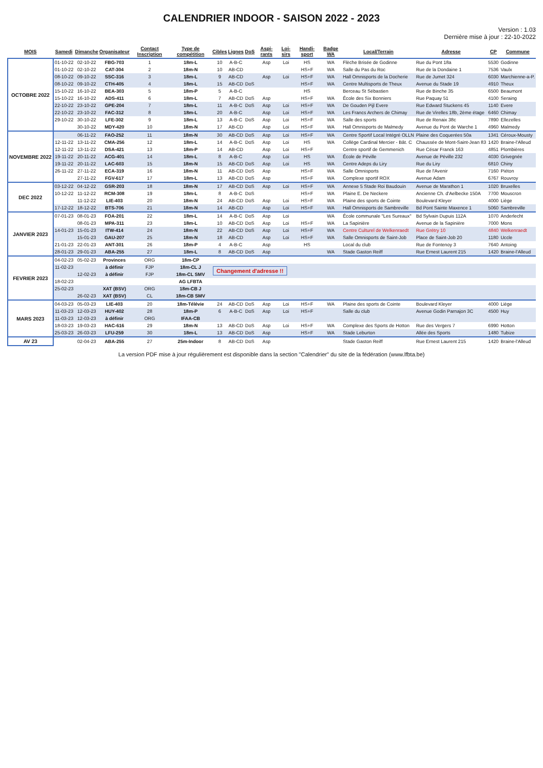CALENDRIER INDOOR - SAISON 2022 - 2023
Version : 1.03
Dernière mise à jour : 22-10-2022
| MOIS | Samedi | Dimanche | Organisateur | Contact Inscription | Type de compétition | Cibles | Lignes | DoS | Aspi- rants | Loi- sirs | Handi- sport | Badge WA | Local/Terrain | Adresse | CP | Commune |
| --- | --- | --- | --- | --- | --- | --- | --- | --- | --- | --- | --- | --- | --- | --- | --- | --- |
| OCTOBRE 2022 | 01-10-22 | 02-10-22 | FBG-703 | 1 | 18m-L | 10 | A-B-C | | Asp | Loi | HS | WA | Flèche Brisée de Godinne | Rue du Pont 18a | 5530 | Godinne |
| | 01-10-22 | 02-10-22 | CAT-304 | 2 | 18m-N | 10 | AB-CD | | | | HS+F | WA | Salle du Pas du Roc | Rue de la Dondaine 1 | 7536 | Vaulx |
| | 08-10-22 | 09-10-22 | SSC-316 | 3 | 18m-L | 9 | AB-CD | | Asp | Loi | HS+F | WA | Hall Omnisports de la Docherie | Rue de Jumet 324 | 6030 | Marchienne-a-P. |
| | 08-10-22 | 09-10-22 | CTH-405 | 4 | 18m-L | 15 | AB-CD | DoS | | | HS+F | WA | Centre Multisports de Theux | Avenue du Stade 19 | 4910 | Theux |
| | 15-10-22 | 16-10-22 | BEA-303 | 5 | 18m-P | 5 | A-B-C | | | | HS | | Berceau St Sébastien | Rue de Binche 35 | 6500 | Beaumont |
| | 15-10-22 | 16-10-22 | ADS-411 | 6 | 18m-L | 7 | AB-CD | DoS | Asp | | HS+F | WA | École des Six Bonniers | Rue Paquay 51 | 4100 | Seraing |
| | 22-10-22 | 23-10-22 | GPE-204 | 7 | 18m-L | 11 | A-B-C | DoS | Asp | Loi | HS+F | WA | De Gouden Pijl Evere | Rue Edward Stuckens 45 | 1140 | Evere |
| | 22-10-22 | 23-10-22 | FAC-312 | 8 | 18m-L | 20 | A-B-C | | Asp | Loi | HS+F | WA | Les Francs Archers de Chimay | Rue de Virelles 18b, 2ème étage | 6460 | Chimay |
| | 29-10-22 | 30-10-22 | LFE-302 | 9 | 18m-L | 13 | A-B-C | DoS | Asp | Loi | HS+F | WA | Salle des sports | Rue de Renaix 38c | 7890 | Ellezelles |
| | | 30-10-22 | MDY-420 | 10 | 18m-N | 17 | AB-CD | | Asp | Loi | HS+F | WA | Hall Omnisports de Malmedy | Avenue du Pont de Warche 1 | 4960 | Malmedy |
| NOVEMBRE 2022 | | 06-11-22 | FAO-252 | 11 | 18m-N | 30 | AB-CD | DoS | Asp | Loi | HS+F | WA | Centre Sportif Local Intégré OLLN | Plaine des Coquerées 50a | 1341 | Céroux-Mousty |
| | 12-11-22 | 13-11-22 | CMA-256 | 12 | 18m-L | 14 | A-B-C | DoS | Asp | Loi | HS | WA | Collège Cardinal Mercier - Bât. C | Chaussée de Mont-Saint-Jean 83 | 1420 | Braine-l'Alleud |
| | 12-11-22 | 13-11-22 | DSA-421 | 13 | 18m-P | 14 | AB-CD | | Asp | Loi | HS+F | | Centre sportif de Gemmenich | Rue César Franck 163 | 4851 | Plombières |
| | 19-11-22 | 20-11-22 | ACG-401 | 14 | 18m-L | 8 | A-B-C | | Asp | Loi | HS | WA | École de Péville | Avenue de Péville 232 | 4030 | Grivegnée |
| | 19-11-22 | 20-11-22 | LAC-603 | 15 | 18m-N | 15 | AB-CD | DoS | Asp | Loi | HS | WA | Centre Adeps du Liry | Rue du Liry | 6810 | Chiny |
| | 26-11-22 | 27-11-22 | ECA-319 | 16 | 18m-N | 11 | AB-CD | DoS | Asp | | HS+F | WA | Salle Omnisports | Rue de l'Avenir | 7160 | Piéton |
| | | 27-11-22 | FGV-617 | 17 | 18m-L | 13 | AB-CD | DoS | Asp | | HS+F | WA | Complexe sportif ROX | Avenue Adam | 6767 | Rouvroy |
| DEC 2022 | 03-12-22 | 04-12-22 | GSR-203 | 18 | 18m-N | 17 | AB-CD | DoS | Asp | Loi | HS+F | WA | Annexe 5 Stade Roi Baudouin | Avenue de Marathon 1 | 1020 | Bruxelles |
| | 10-12-22 | 11-12-22 | RCM-308 | 19 | 18m-L | 8 | A-B-C | DoS | | | HS+F | WA | Plaine E. De Neckere | Ancienne Ch. d'Aelbecke 150A | 7700 | Mouscron |
| | | 11-12-22 | LIE-403 | 20 | 18m-N | 24 | AB-CD | DoS | Asp | Loi | HS+F | WA | Plaine des sports de Cointe | Boulevard Kleyer | 4000 | Liège |
| | 17-12-22 | 18-12-22 | BTS-706 | 21 | 18m-N | 14 | AB-CD | | Asp | Loi | HS+F | WA | Hall Omnisports de Sambreville | Bd Pont Sainte Maxence 1 | 5060 | Sambreville |
| JANVIER 2023 | 07-01-23 | 08-01-23 | FOA-201 | 22 | 18m-L | 14 | A-B-C | DoS | Asp | Loi | | WA | École communale "Les Sureaux" | Bd Sylvain Dupuis 112A | 1070 | Anderlecht |
| | | 08-01-23 | MPA-311 | 23 | 18m-L | 10 | AB-CD | DoS | Asp | Loi | HS+F | WA | La Sapinière | Avenue de la Sapinière | 7000 | Mons |
| | 14-01-23 | 15-01-23 | ITW-414 | 24 | 18m-N | 22 | AB-CD | DoS | Asp | Loi | HS+F | WA | Centre Culturel de Welkenraedt | Rue Grétry 10 | 4840 | Welkenraedt |
| | | 15-01-23 | GAU-207 | 25 | 18m-N | 18 | AB-CD | | Asp | Loi | HS+F | WA | Salle Omnisports de Saint-Job | Place de Saint-Job 20 | 1180 | Uccle |
| | 21-01-23 | 22-01-23 | ANT-301 | 26 | 18m-P | 4 | A-B-C | | Asp | | HS | | Local du club | Rue de Fontenoy 3 | 7640 | Antoing |
| | 28-01-23 | 29-01-23 | ABA-255 | 27 | 18m-L | 8 | AB-CD | DoS | Asp | | | WA | Stade Gaston Reiff | Rue Ernest Laurent 215 | 1420 | Braine-l'Alleud |
| FEVRIER 2023 | 04-02-23 | 05-02-23 | Provinces | ORG | 18m-CP | | | | | | | | | | | |
| | 11-02-23 | | à définir | FJP | 18m-CL J | Changement d'adresse !! | | | | | | | | | | |
| | | 12-02-23 | à définir | FJP | 18m-CL SMV | | | | | | | | | | | |
| | 18-02-23 | | | | AG LFBTA | | | | | | | | | | | |
| | 25-02-23 | | XAT (BSV) | ORG | 18m-CB J | | | | | | | | | | | |
| | | 26-02-23 | XAT (BSV) | CL | 18m-CB SMV | | | | | | | | | | | |
| MARS 2023 | 04-03-23 | 05-03-23 | LIE-403 | 20 | 18m-Télévie | 24 | AB-CD | DoS | Asp | Loi | HS+F | WA | Plaine des sports de Cointe | Boulevard Kleyer | 4000 | Liège |
| | 11-03-23 | 12-03-23 | HUY-402 | 28 | 18m-P | 6 | A-B-C | DoS | Asp | Loi | HS+F | | Salle du club | Avenue Godin Parnajon 3C | 4500 | Huy |
| | 11-03-23 | 12-03-23 | à définir | ORG | IFAA-CB | | | | | | | | | | | |
| | 18-03-23 | 19-03-23 | HAC-616 | 29 | 18m-N | 13 | AB-CD | DoS | Asp | Loi | HS+F | WA | Complexe des Sports de Hotton | Rue des Vergers 7 | 6990 | Hotton |
| | 25-03-23 | 26-03-23 | LFU-259 | 30 | 18m-L | 13 | AB-CD | DoS | Asp | | HS+F | WA | Stade Leburton | Allée des Sports | 1480 | Tubize |
| AV 23 | | 02-04-23 | ABA-255 | 27 | 25m-Indoor | 8 | AB-CD | DoS | Asp | | | | Stade Gaston Reiff | Rue Ernest Laurent 215 | 1420 | Braine-l'Alleud |
La version PDF mise à jour régulièrement est disponible dans la section "Calendrier" du site de la fédération (www.lfbta.be)